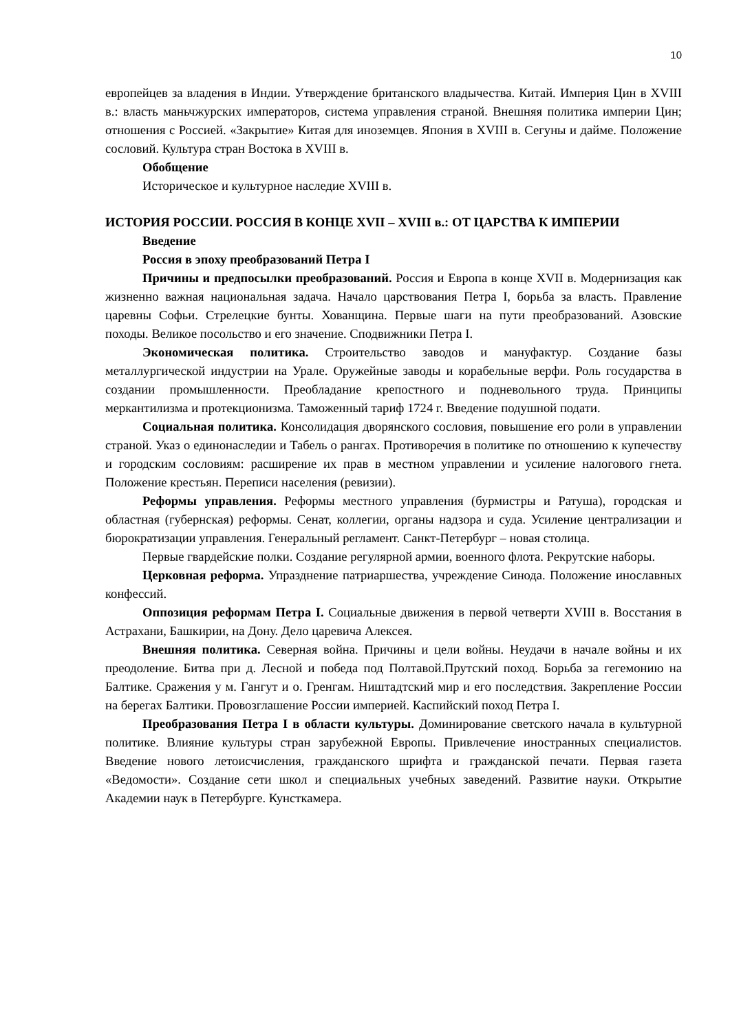10
европейцев за владения в Индии. Утверждение британского владычества. Китай. Империя Цин в XVIII в.: власть маньчжурских императоров, система управления страной. Внешняя политика империи Цин; отношения с Россией. «Закрытие» Китая для иноземцев. Япония в XVIII в. Сегуны и дайме. Положение сословий. Культура стран Востока в XVIII в.
Обобщение
Историческое и культурное наследие XVIII в.
ИСТОРИЯ РОССИИ. РОССИЯ В КОНЦЕ XVII – XVIII в.: ОТ ЦАРСТВА К ИМПЕРИИ
Введение
Россия в эпоху преобразований Петра I
Причины и предпосылки преобразований. Россия и Европа в конце XVII в. Модернизация как жизненно важная национальная задача. Начало царствования Петра I, борьба за власть. Правление царевны Софьи. Стрелецкие бунты. Хованщина. Первые шаги на пути преобразований. Азовские походы. Великое посольство и его значение. Сподвижники Петра I.
Экономическая политика. Строительство заводов и мануфактур. Создание базы металлургической индустрии на Урале. Оружейные заводы и корабельные верфи. Роль государства в создании промышленности. Преобладание крепостного и подневольного труда. Принципы меркантилизма и протекционизма. Таможенный тариф 1724 г. Введение подушной подати.
Социальная политика. Консолидация дворянского сословия, повышение его роли в управлении страной. Указ о единонаследии и Табель о рангах. Противоречия в политике по отношению к купечеству и городским сословиям: расширение их прав в местном управлении и усиление налогового гнета. Положение крестьян. Переписи населения (ревизии).
Реформы управления. Реформы местного управления (бурмистры и Ратуша), городская и областная (губернская) реформы. Сенат, коллегии, органы надзора и суда. Усиление централизации и бюрократизации управления. Генеральный регламент. Санкт-Петербург – новая столица.
Первые гвардейские полки. Создание регулярной армии, военного флота. Рекрутские наборы.
Церковная реформа. Упразднение патриаршества, учреждение Синода. Положение инославных конфессий.
Оппозиция реформам Петра I. Социальные движения в первой четверти XVIII в. Восстания в Астрахани, Башкирии, на Дону. Дело царевича Алексея.
Внешняя политика. Северная война. Причины и цели войны. Неудачи в начале войны и их преодоление. Битва при д. Лесной и победа под Полтавой.Прутский поход. Борьба за гегемонию на Балтике. Сражения у м. Гангут и о. Гренгам. Ништадтский мир и его последствия. Закрепление России на берегах Балтики. Провозглашение России империей. Каспийский поход Петра I.
Преобразования Петра I в области культуры. Доминирование светского начала в культурной политике. Влияние культуры стран зарубежной Европы. Привлечение иностранных специалистов. Введение нового летоисчисления, гражданского шрифта и гражданской печати. Первая газета «Ведомости». Создание сети школ и специальных учебных заведений. Развитие науки. Открытие Академии наук в Петербурге. Кунсткамера.